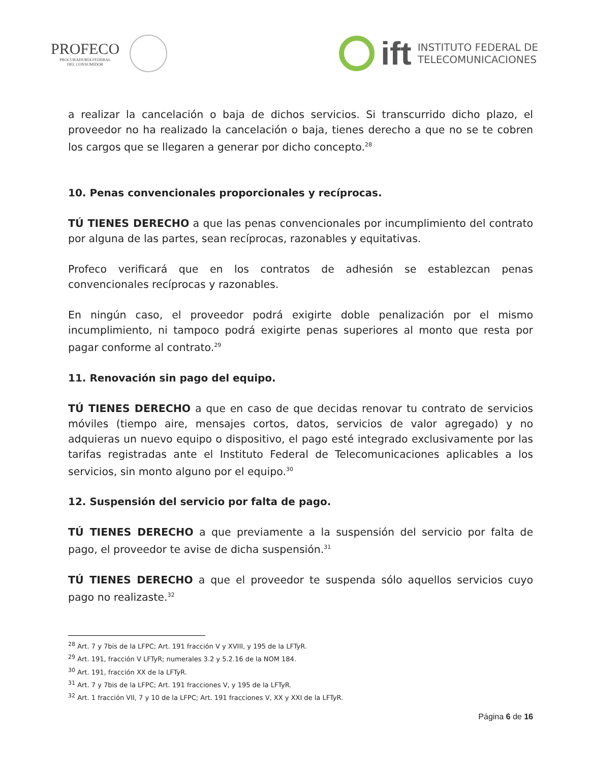PROFECO
PROCURADURÍA FEDERAL
DEL CONSUMIDOR
ift
INSTITUTO FEDERAL DE
TELECOMUNICACIONES
a realizar la cancelación o baja de dichos servicios. Si transcurrido dicho plazo, el proveedor no ha realizado la cancelación o baja, tienes derecho a que no se te cobren los cargos que se llegaren a generar por dicho concepto.<sup>28</sup>
10. Penas convencionales proporcionales y recíprocas.
TÚ TIENES DERECHO a que las penas convencionales por incumplimiento del contrato por alguna de las partes, sean recíprocas, razonables y equitativas.
Profeco verificará que en los contratos de adhesión se establezcan penas convencionales recíprocas y razonables.
En ningún caso, el proveedor podrá exigirte doble penalización por el mismo incumplimiento, ni tampoco podrá exigirte penas superiores al monto que resta por pagar conforme al contrato.<sup>29</sup>
11. Renovación sin pago del equipo.
TÚ TIENES DERECHO a que en caso de que decidas renovar tu contrato de servicios móviles (tiempo aire, mensajes cortos, datos, servicios de valor agregado) y no adquieras un nuevo equipo o dispositivo, el pago esté integrado exclusivamente por las tarifas registradas ante el Instituto Federal de Telecomunicaciones aplicables a los servicios, sin monto alguno por el equipo.<sup>30</sup>
12. Suspensión del servicio por falta de pago.
TÚ TIENES DERECHO a que previamente a la suspensión del servicio por falta de pago, el proveedor te avise de dicha suspensión.<sup>31</sup>
TÚ TIENES DERECHO a que el proveedor te suspenda sólo aquellos servicios cuyo pago no realizaste.<sup>32</sup>
<sup>28</sup> Art. 7 y 7bis de la LFPC; Art. 191 fracción V y XVIII, y 195 de la LFTyR.
<sup>29</sup> Art. 191, fracción V LFTyR; numerales 3.2 y 5.2.16 de la NOM 184.
<sup>30</sup> Art. 191, fracción XX de la LFTyR.
<sup>31</sup> Art. 7 y 7bis de la LFPC; Art. 191 fracciones V, y 195 de la LFTyR.
<sup>32</sup> Art. 1 fracción VII, 7 y 10 de la LFPC; Art. 191 fracciones V, XX y XXI de la LFTyR.
Página 6 de 16